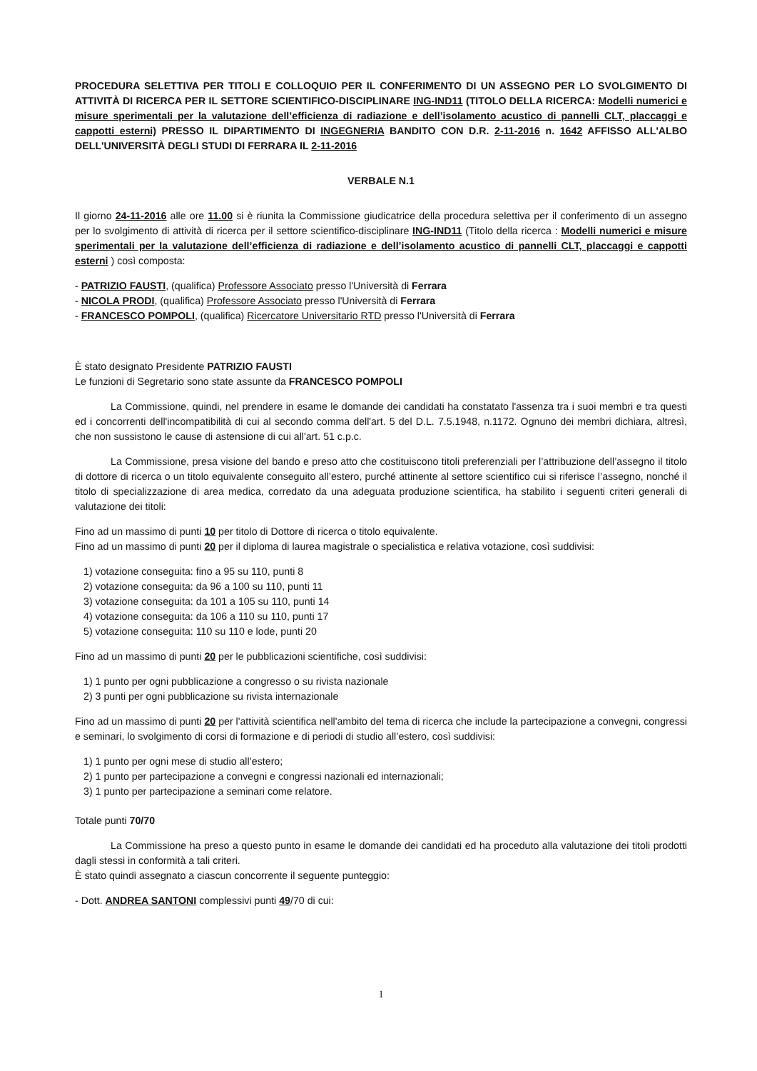PROCEDURA SELETTIVA PER TITOLI E COLLOQUIO PER IL CONFERIMENTO DI UN ASSEGNO PER LO SVOLGIMENTO DI ATTIVITÀ DI RICERCA PER IL SETTORE SCIENTIFICO-DISCIPLINARE ING-IND11 (TITOLO DELLA RICERCA: Modelli numerici e misure sperimentali per la valutazione dell’efficienza di radiazione e dell’isolamento acustico di pannelli CLT, placcaggi e cappotti esterni) PRESSO IL DIPARTIMENTO DI INGEGNERIA BANDITO CON D.R. 2-11-2016 n. 1642 AFFISSO ALL'ALBO DELL'UNIVERSITÀ DEGLI STUDI DI FERRARA IL 2-11-2016
VERBALE N.1
Il giorno 24-11-2016 alle ore 11.00 si è riunita la Commissione giudicatrice della procedura selettiva per il conferimento di un assegno per lo svolgimento di attività di ricerca per il settore scientifico-disciplinare ING-IND11 (Titolo della ricerca : Modelli numerici e misure sperimentali per la valutazione dell’efficienza di radiazione e dell’isolamento acustico di pannelli CLT, placcaggi e cappotti esterni ) così composta:
- PATRIZIO FAUSTI, (qualifica) Professore Associato presso l'Università di Ferrara
- NICOLA PRODI, (qualifica) Professore Associato presso l'Università di Ferrara
- FRANCESCO POMPOLI, (qualifica) Ricercatore Universitario RTD presso l'Università di Ferrara
È stato designato Presidente PATRIZIO FAUSTI
Le funzioni di Segretario sono state assunte da FRANCESCO POMPOLI
La Commissione, quindi, nel prendere in esame le domande dei candidati ha constatato l'assenza tra i suoi membri e tra questi ed i concorrenti dell'incompatibilità di cui al secondo comma dell'art. 5 del D.L. 7.5.1948, n.1172. Ognuno dei membri dichiara, altresì, che non sussistono le cause di astensione di cui all'art. 51 c.p.c.
La Commissione, presa visione del bando e preso atto che costituiscono titoli preferenziali per l’attribuzione dell’assegno il titolo di dottore di ricerca o un titolo equivalente conseguito all’estero, purché attinente al settore scientifico cui si riferisce l’assegno, nonché il titolo di specializzazione di area medica, corredato da una adeguata produzione scientifica, ha stabilito i seguenti criteri generali di valutazione dei titoli:
Fino ad un massimo di punti 10 per titolo di Dottore di ricerca o titolo equivalente.
Fino ad un massimo di punti 20 per il diploma di laurea magistrale o specialistica e relativa votazione, così suddivisi:
1) votazione conseguita: fino a 95 su 110, punti 8
2) votazione conseguita: da 96 a 100 su 110, punti 11
3) votazione conseguita: da 101 a 105 su 110, punti 14
4) votazione conseguita: da 106 a 110 su 110, punti 17
5) votazione conseguita: 110 su 110 e lode, punti 20
Fino ad un massimo di punti 20 per le pubblicazioni scientifiche, così suddivisi:
1) 1 punto per ogni pubblicazione a congresso o su rivista nazionale
2) 3 punti per ogni pubblicazione su rivista internazionale
Fino ad un massimo di punti 20 per l'attività scientifica nell'ambito del tema di ricerca che include la partecipazione a convegni, congressi e seminari, lo svolgimento di corsi di formazione e di periodi di studio all’estero, così suddivisi:
1) 1 punto per ogni mese di studio all’estero;
2) 1 punto per partecipazione a convegni e congressi nazionali ed internazionali;
3) 1 punto per partecipazione a seminari come relatore.
Totale punti 70/70
La Commissione ha preso a questo punto in esame le domande dei candidati ed ha proceduto alla valutazione dei titoli prodotti dagli stessi in conformità a tali criteri.
È stato quindi assegnato a ciascun concorrente il seguente punteggio:
- Dott. ANDREA SANTONI complessivi punti 49/70 di cui:
1